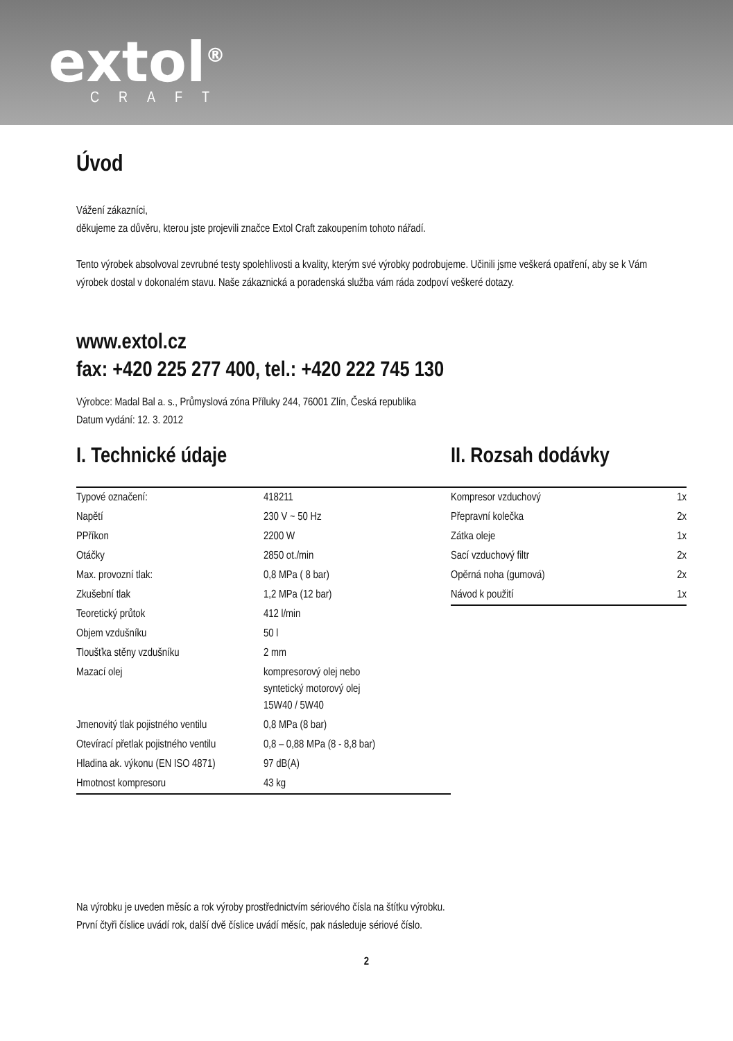extol<sup>®</sup>
CRAFT
Úvod
Vážení zákazníci,
děkujeme za důvěru, kterou jste projevili značce Extol Craft zakoupením tohoto nářadí.
Tento výrobek absolvoval zevrubné testy spolehlivosti a kvality, kterým své výrobky podrobujeme. Učinili jsme veškerá opatření, aby se k Vám výrobek dostal v dokonalém stavu. Naše zákaznická a poradenská služba vám ráda zodpoví veškeré dotazy.
www.extol.cz
fax: +420 225 277 400, tel.: +420 222 745 130
Výrobce: Madal Bal a. s., Průmyslová zóna Příluky 244, 76001 Zlín, Česká republika
Datum vydání: 12. 3. 2012
I. Technické údaje
| Typové označení: | 418211 |
| Napětí | 230 V ~ 50 Hz |
| PPříkon | 2200 W |
| Otáčky | 2850 ot./min |
| Max. provozní tlak: | 0,8 MPa ( 8 bar) |
| Zkušební tlak | 1,2 MPa (12 bar) |
| Teoretický průtok | 412 l/min |
| Objem vzdušníku | 50 l |
| Tloušťka stěny vzdušníku | 2 mm |
| Mazací olej | kompresorový olej nebo syntetický motorový olej 15W40 / 5W40 |
| Jmenovitý tlak pojistného ventilu | 0,8 MPa (8 bar) |
| Otevírací přetlak pojistného ventilu | 0,8 – 0,88 MPa (8 - 8,8 bar) |
| Hladina ak. výkonu (EN ISO 4871) | 97 dB(A) |
| Hmotnost kompresoru | 43 kg |
II. Rozsah dodávky
| Kompresor vzduchový | 1x |
| Přepravní kolečka | 2x |
| Zátka oleje | 1x |
| Sací vzduchový filtr | 2x |
| Opěrná noha (gumová) | 2x |
| Návod k použití | 1x |
Na výrobku je uveden měsíc a rok výroby prostřednictvím sériového čísla na štítku výrobku.
První čtyři číslice uvádí rok, další dvě číslice uvádí měsíc, pak následuje sériové číslo.
2